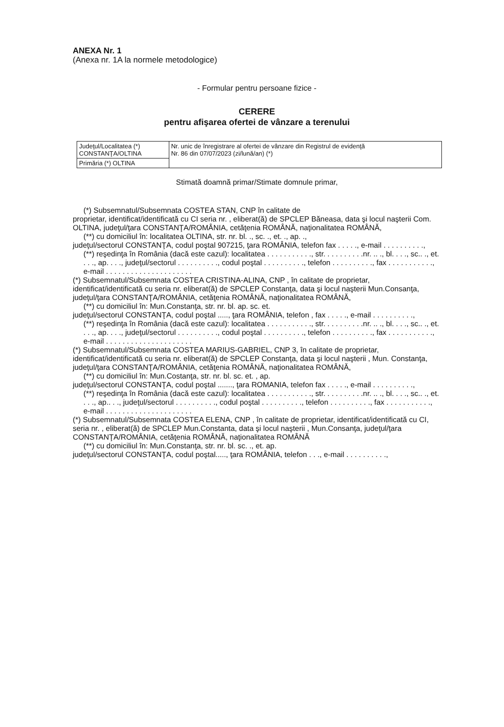ANEXA Nr. 1
(Anexa nr. 1A la normele metodologice)
- Formular pentru persoane fizice -
CERERE
pentru afişarea ofertei de vânzare a terenului
| Judeţul/Localitatea (*) CONSTANŢA/OLTINA | Nr. unic de înregistrare al ofertei de vânzare din Registrul de evidenţă Nr. 86 din 07/07/2023 (zi/lună/an) (*) |
| Primăria (*) OLTINA | |
Stimată doamnă primar/Stimate domnule primar,
(*) Subsemnatul/Subsemnata COSTEA STAN, CNP în calitate de
proprietar, identificat/identificată cu CI seria nr. , eliberat(ă) de SPCLEP Băneasa, data şi locul naşterii Com. OLTINA, judeţul/ţara CONSTANŢA/ROMÂNIA, cetăţenia ROMÂNĂ, naţionalitatea ROMÂNĂ,
(**) cu domiciliul în: localitatea OLTINA, str. nr. bl. ., sc. ., et. ., ap. .,
judeţul/sectorul CONSTANŢA, codul poştal 907215, ţara ROMÂNIA, telefon fax . . . . ., e-mail . . . . . . . . . .,
(**) reşedinţa în România (dacă este cazul): localitatea . . . . . . . . . . ., str. . . . . . . . . .nr. .. ., bl. . . ., sc.. ., et. . . ., ap. . . ., judeţul/sectorul . . . . . . . . . ., codul poştal . . . . . . . . . ., telefon . . . . . . . . . ., fax . . . . . . . . . . ., e-mail . . . . . . . . . . . . . . . . . . . . .
(*) Subsemnatul/Subsemnata COSTEA CRISTINA-ALINA, CNP , în calitate de proprietar, identificat/identificată cu seria nr. eliberat(ă) de SPCLEP Constanţa, data şi locul naşterii Mun.Consanţa, judeţul/ţara CONSTANŢA/ROMÂNIA, cetăţenia ROMÂNĂ, naţionalitatea ROMÂNĂ,
(**) cu domiciliul în: Mun.Constanţa, str. nr. bl. ap. sc. et.
judeţul/sectorul CONSTANŢA, codul poştal ....., ţara ROMÂNIA, telefon , fax . . . . ., e-mail . . . . . . . . . .,
(**) reşedinţa în România (dacă este cazul): localitatea . . . . . . . . . . ., str. . . . . . . . . .nr. .. ., bl. . . ., sc.. ., et. . . ., ap. . . ., judeţul/sectorul . . . . . . . . . ., codul poştal . . . . . . . . . ., telefon . . . . . . . . . ., fax . . . . . . . . . . ., e-mail . . . . . . . . . . . . . . . . . . . . .
(*) Subsemnatul/Subsemnata COSTEA MARIUS-GABRIEL, CNP 3, în calitate de proprietar, identificat/identificată cu seria nr. eliberat(ă) de SPCLEP Constanţa, data şi locul naşterii , Mun. Constanţa, judeţul/ţara CONSTANŢA/ROMÂNIA, cetăţenia ROMÂNĂ, naţionalitatea ROMÂNĂ,
(**) cu domiciliul în: Mun.Costanţa, str. nr. bl. sc. et. , ap.
judeţul/sectorul CONSTANŢA, codul poştal ......., ţara ROMANIA, telefon fax . . . . ., e-mail . . . . . . . . . .,
(**) reşedinţa în România (dacă este cazul): localitatea . . . . . . . . . . ., str. . . . . . . . . .nr. .. ., bl. . . ., sc.. ., et. . . ., ap.. . ., judeţul/sectorul . . . . . . . . . ., codul poştal . . . . . . . . . ., telefon . . . . . . . . . ., fax . . . . . . . . . . ., e-mail . . . . . . . . . . . . . . . . . . . . .
(*) Subsemnatul/Subsemnata COSTEA ELENA, CNP , în calitate de proprietar, identificat/identificată cu CI, seria nr. , eliberat(ă) de SPCLEP Mun.Constanta, data şi locul naşterii , Mun.Consanţa, judeţul/ţara CONSTANŢA/ROMÂNIA, cetăţenia ROMÂNĂ, naţionalitatea ROMÂNĂ
(**) cu domiciliul în: Mun.Constanţa, str. nr. bl. sc. ., et. ap.
judeţul/sectorul CONSTANŢA, codul poştal....., ţara ROMÂNIA, telefon . . ., e-mail . . . . . . . . . .,